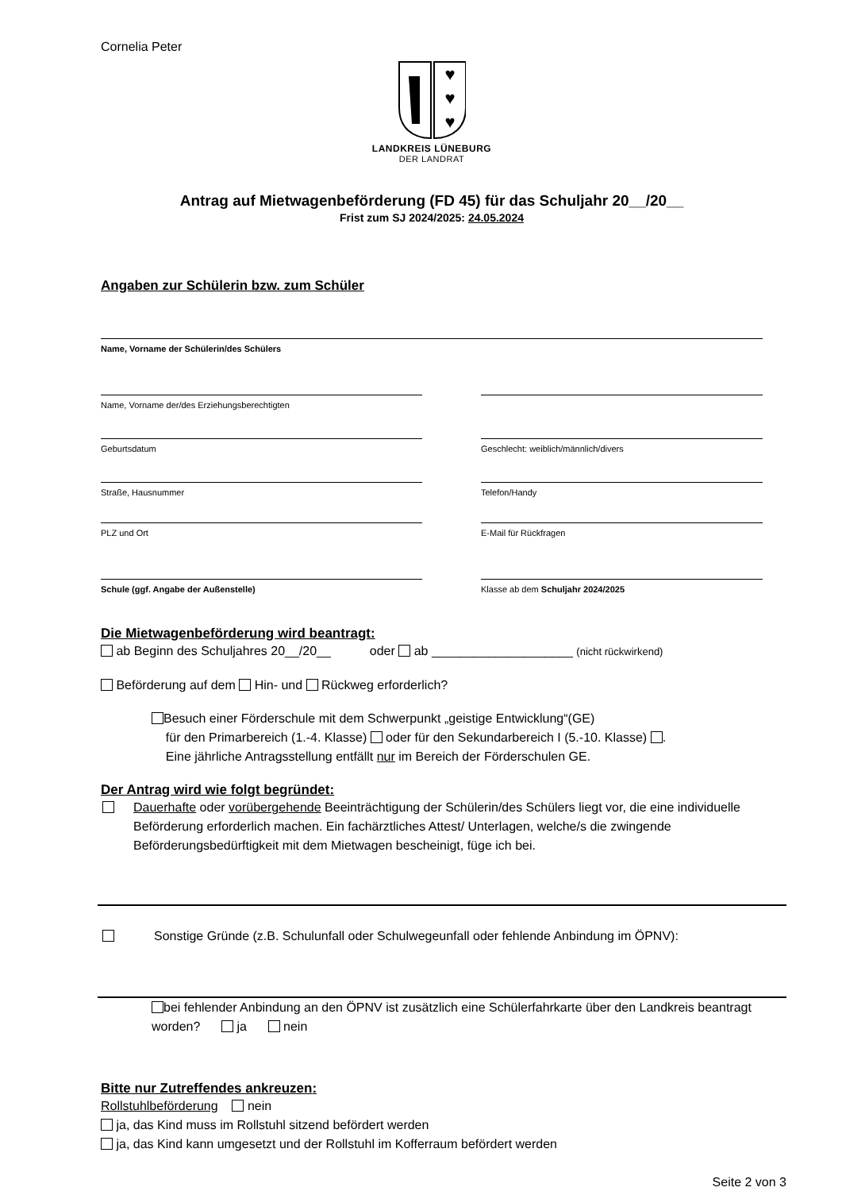Cornelia Peter
♥
♥
♥
LANDKREIS LÜNEBURG
DER LANDRAT
Antrag auf Mietwagenbeförderung (FD 45) für das Schuljahr 20__/20__
Frist zum SJ 2024/2025: 24.05.2024
Angaben zur Schülerin bzw. zum Schüler
Name, Vorname der Schülerin/des Schülers
Name, Vorname der/des Erziehungsberechtigten
Geburtsdatum Geschlecht: weiblich/männlich/divers
Straße, Hausnummer Telefon/Handy
PLZ und Ort E-Mail für Rückfragen
Schule (ggf. Angabe der Außenstelle) Klasse ab dem Schuljahr 2024/2025
Die Mietwagenbeförderung wird beantragt:
ab Beginn des Schuljahres 20__/20__ oder ab ____________________ (nicht rückwirkend)
Beförderung auf dem Hin- und Rückweg erforderlich?
Besuch einer Förderschule mit dem Schwerpunkt „geistige Entwicklung“(GE)
für den Primarbereich (1.-4. Klasse) oder für den Sekundarbereich I (5.-10. Klasse) .
Eine jährliche Antragsstellung entfällt nur im Bereich der Förderschulen GE.
Der Antrag wird wie folgt begründet:
Dauerhafte oder vorübergehende Beeinträchtigung der Schülerin/des Schülers liegt vor, die eine individuelle Beförderung erforderlich machen. Ein fachärztliches Attest/ Unterlagen, welche/s die zwingende Beförderungsbedürftigkeit mit dem Mietwagen bescheinigt, füge ich bei.
Sonstige Gründe (z.B. Schulunfall oder Schulwegeunfall oder fehlende Anbindung im ÖPNV):
bei fehlender Anbindung an den ÖPNV ist zusätzlich eine Schülerfahrkarte über den Landkreis beantragt worden? ja nein
Bitte nur Zutreffendes ankreuzen:
Rollstuhlbeförderung nein
ja, das Kind muss im Rollstuhl sitzend befördert werden
ja, das Kind kann umgesetzt und der Rollstuhl im Kofferraum befördert werden
Seite 2 von 3